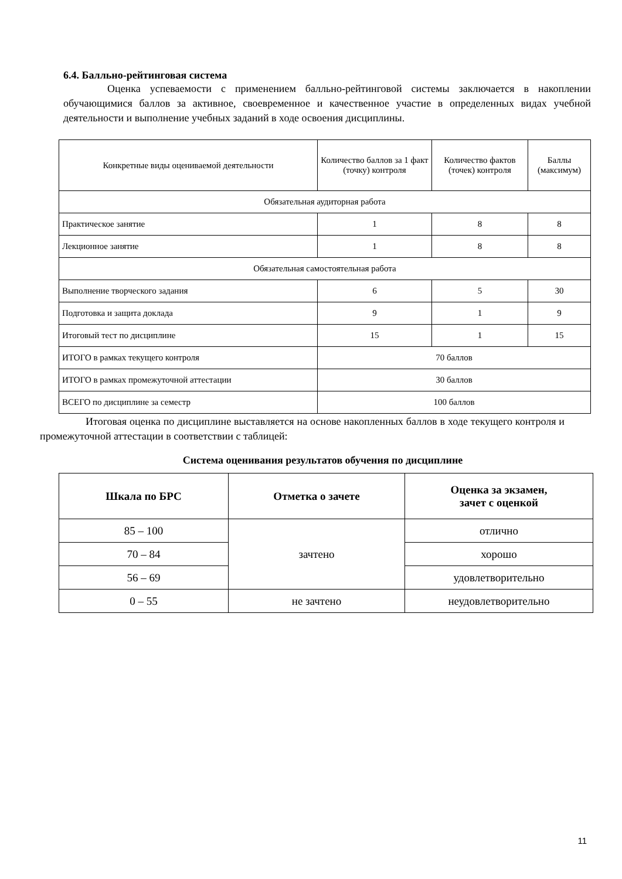6.4. Балльно-рейтинговая система
Оценка успеваемости с применением балльно-рейтинговой системы заключается в накоплении обучающимися баллов за активное, своевременное и качественное участие в определенных видах учебной деятельности и выполнение учебных заданий в ходе освоения дисциплины.
| Конкретные виды оцениваемой деятельности | Количество баллов за 1 факт (точку) контроля | Количество фактов (точек) контроля | Баллы (максимум) |
| --- | --- | --- | --- |
| Обязательная аудиторная работа | | | |
| Практическое занятие | 1 | 8 | 8 |
| Лекционное занятие | 1 | 8 | 8 |
| Обязательная самостоятельная работа | | | |
| Выполнение творческого задания | 6 | 5 | 30 |
| Подготовка и защита доклада | 9 | 1 | 9 |
| Итоговый тест по дисциплине | 15 | 1 | 15 |
| ИТОГО в рамках текущего контроля | 70 баллов | | |
| ИТОГО в рамках промежуточной аттестации | 30 баллов | | |
| ВСЕГО по дисциплине за семестр | 100 баллов | | |
Итоговая оценка по дисциплине выставляется на основе накопленных баллов в ходе текущего контроля и промежуточной аттестации в соответствии с таблицей:
Система оценивания результатов обучения по дисциплине
| Шкала по БРС | Отметка о зачете | Оценка за экзамен, зачет с оценкой |
| --- | --- | --- |
| 85 – 100 | зачтено | отлично |
| 70 – 84 | | хорошо |
| 56 – 69 | | удовлетворительно |
| 0 – 55 | не зачтено | неудовлетворительно |
11